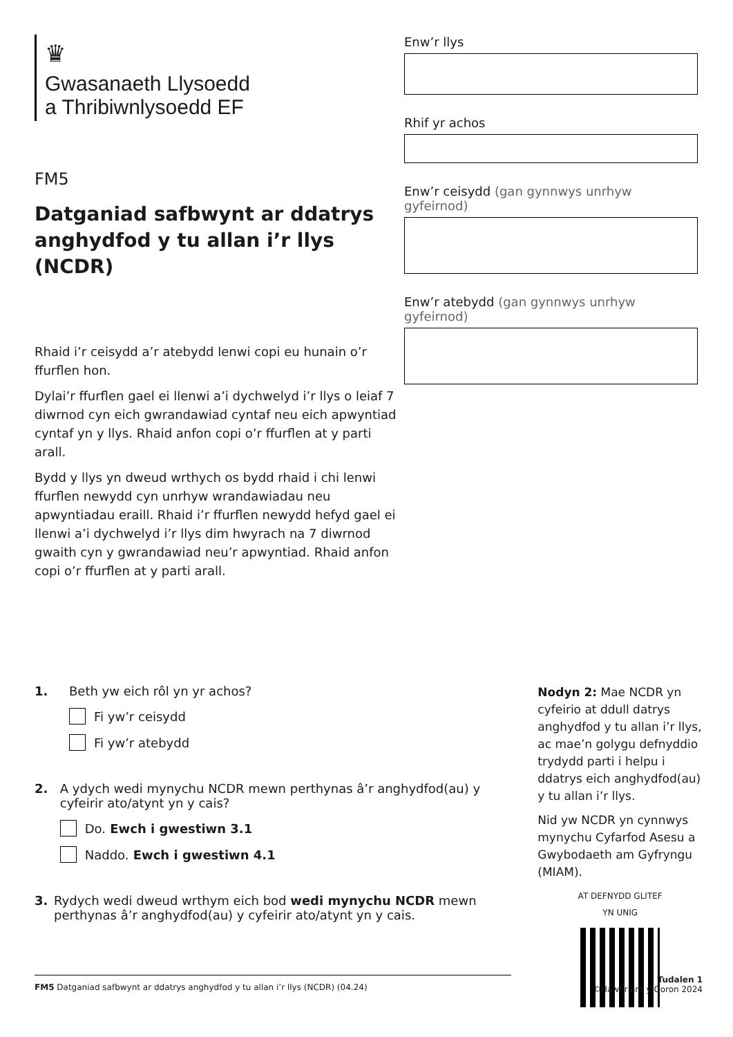♛
Gwasanaeth Llysoedd
a Thribiwnlysoedd EF
FM5
Datganiad safbwynt ar ddatrys anghydfod y tu allan i’r llys (NCDR)
Rhaid i’r ceisydd a’r atebydd lenwi copi eu hunain o’r ffurflen hon.
Dylai’r ffurflen gael ei llenwi a’i dychwelyd i’r llys o leiaf 7 diwrnod cyn eich gwrandawiad cyntaf neu eich apwyntiad cyntaf yn y llys. Rhaid anfon copi o’r ffurflen at y parti arall.
Bydd y llys yn dweud wrthych os bydd rhaid i chi lenwi ffurflen newydd cyn unrhyw wrandawiadau neu apwyntiadau eraill. Rhaid i’r ffurflen newydd hefyd gael ei llenwi a’i dychwelyd i’r llys dim hwyrach na 7 diwrnod gwaith cyn y gwrandawiad neu’r apwyntiad. Rhaid anfon copi o’r ffurflen at y parti arall.
Enw’r llys
Rhif yr achos
Enw’r ceisydd (gan gynnwys unrhyw gyfeirnod)
Enw’r atebydd (gan gynnwys unrhyw gyfeirnod)
1. Beth yw eich rôl yn yr achos?
Fi yw’r ceisydd
Fi yw’r atebydd
2. A ydych wedi mynychu NCDR mewn perthynas â’r anghydfod(au) y cyfeirir ato/atynt yn y cais?
Do. Ewch i gwestiwn 3.1
Naddo. Ewch i gwestiwn 4.1
3. Rydych wedi dweud wrthym eich bod wedi mynychu NCDR mewn perthynas â’r anghydfod(au) y cyfeirir ato/atynt yn y cais.
Nodyn 2: Mae NCDR yn cyfeirio at ddull datrys anghydfod y tu allan i’r llys, ac mae’n golygu defnyddio trydydd parti i helpu i ddatrys eich anghydfod(au) y tu allan i’r llys.
Nid yw NCDR yn cynnwys mynychu Cyfarfod Asesu a Gwybodaeth am Gyfryngu (MIAM).
AT DEFNYDD GLITEF
YN UNIG
FM5 Datganiad safbwynt ar ddatrys anghydfod y tu allan i’r llys (NCDR) (04.24)
Tudalen 1
©Hawlfraint y Goron 2024